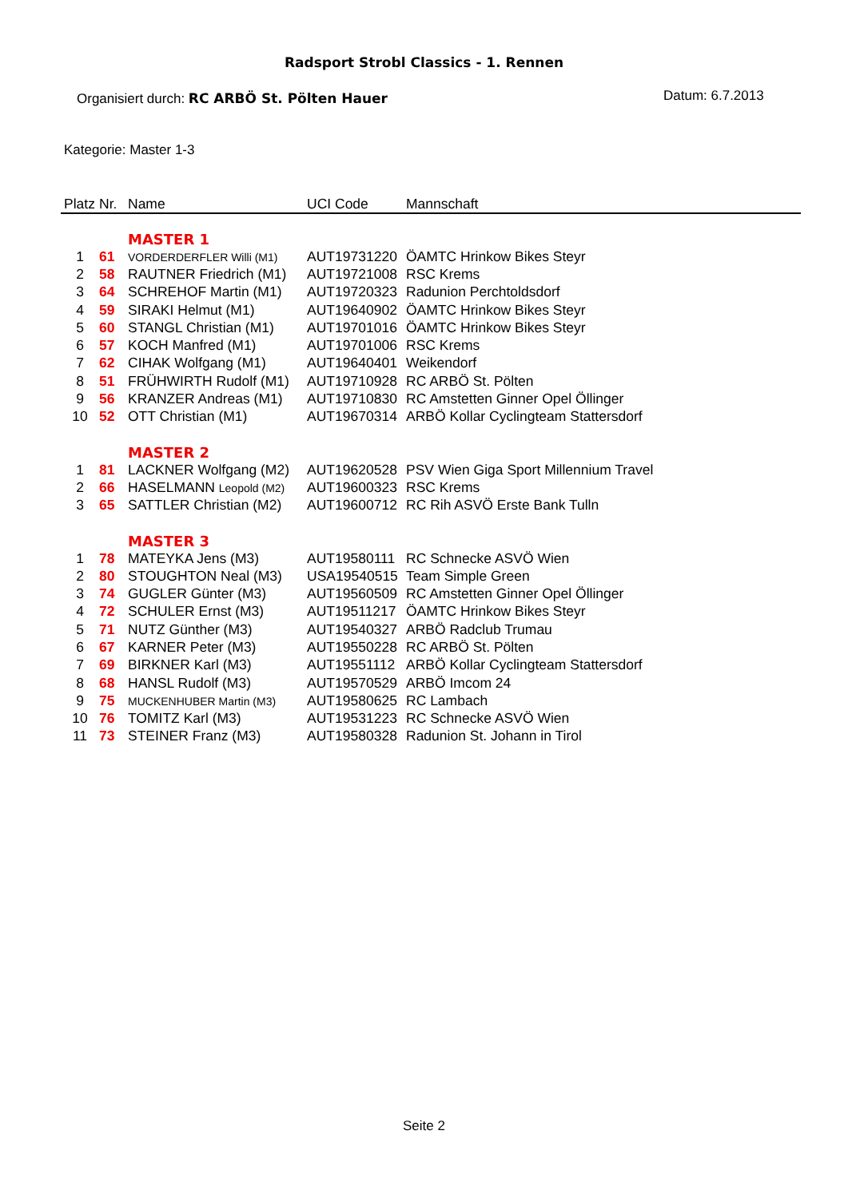Radsport Strobl Classics - 1. Rennen
Organisiert durch: RC ARBÖ St. Pölten Hauer
Datum: 6.7.2013
Kategorie: Master 1-3
| Platz | Nr. | Name | UCI Code | Mannschaft |
| --- | --- | --- | --- | --- |
| | | MASTER 1 | | |
| 1 | 61 | VORDERDERFLER Willi (M1) | AUT19731220 | ÖAMTC Hrinkow Bikes Steyr |
| 2 | 58 | RAUTNER Friedrich (M1) | AUT19721008 | RSC Krems |
| 3 | 64 | SCHREHOF Martin (M1) | AUT19720323 | Radunion Perchtoldsdorf |
| 4 | 59 | SIRAKI Helmut (M1) | AUT19640902 | ÖAMTC Hrinkow Bikes Steyr |
| 5 | 60 | STANGL Christian (M1) | AUT19701016 | ÖAMTC Hrinkow Bikes Steyr |
| 6 | 57 | KOCH Manfred (M1) | AUT19701006 | RSC Krems |
| 7 | 62 | CIHAK Wolfgang (M1) | AUT19640401 | Weikendorf |
| 8 | 51 | FRÜHWIRTH Rudolf (M1) | AUT19710928 | RC ARBÖ St. Pölten |
| 9 | 56 | KRANZER Andreas (M1) | AUT19710830 | RC Amstetten Ginner Opel Öllinger |
| 10 | 52 | OTT Christian (M1) | AUT19670314 | ARBÖ Kollar Cyclingteam Stattersdorf |
| | | MASTER 2 | | |
| 1 | 81 | LACKNER Wolfgang (M2) | AUT19620528 | PSV Wien Giga Sport Millennium Travel |
| 2 | 66 | HASELMANN Leopold (M2) | AUT19600323 | RSC Krems |
| 3 | 65 | SATTLER Christian (M2) | AUT19600712 | RC Rih ASVÖ Erste Bank Tulln |
| | | MASTER 3 | | |
| 1 | 78 | MATEYKA Jens (M3) | AUT19580111 | RC Schnecke ASVÖ Wien |
| 2 | 80 | STOUGHTON Neal (M3) | USA19540515 | Team Simple Green |
| 3 | 74 | GUGLER Günter (M3) | AUT19560509 | RC Amstetten Ginner Opel Öllinger |
| 4 | 72 | SCHULER Ernst (M3) | AUT19511217 | ÖAMTC Hrinkow Bikes Steyr |
| 5 | 71 | NUTZ Günther (M3) | AUT19540327 | ARBÖ Radclub Trumau |
| 6 | 67 | KARNER Peter (M3) | AUT19550228 | RC ARBÖ St. Pölten |
| 7 | 69 | BIRKNER Karl (M3) | AUT19551112 | ARBÖ Kollar Cyclingteam Stattersdorf |
| 8 | 68 | HANSL Rudolf (M3) | AUT19570529 | ARBÖ Imcom 24 |
| 9 | 75 | MUCKENHUBER Martin (M3) | AUT19580625 | RC Lambach |
| 10 | 76 | TOMITZ Karl (M3) | AUT19531223 | RC Schnecke ASVÖ Wien |
| 11 | 73 | STEINER Franz (M3) | AUT19580328 | Radunion St. Johann in Tirol |
Seite 2